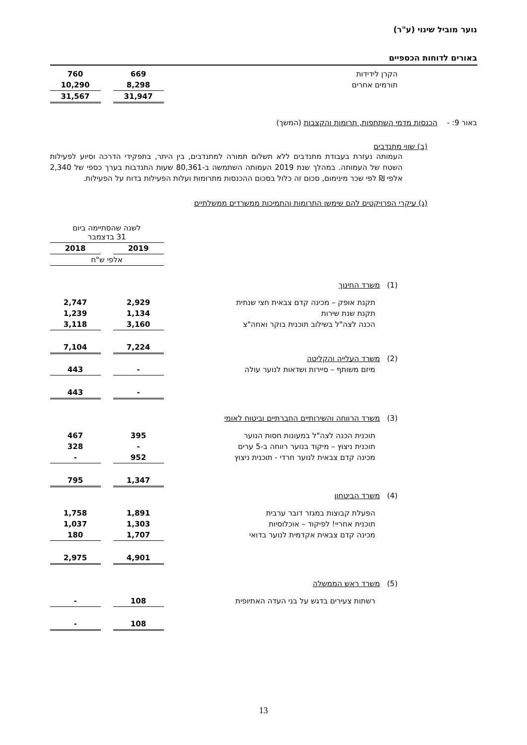נוער מוביל שינוי (ע"ר)
באורים לדוחות הכספיים
| הקרן לידידות | 669 | | 760 |
| תורמים אחרים | 8,298 | | 10,290 |
| | 31,947 | | 31,567 |
באור 9: - הכנסות מדמי השתתפות, תרומות והקצבות (המשך)
(ב) שווי מתנדבים
העמותה נעזרת בעבודת מתנדבים ללא תשלום תמורה למתנדבים, בין היתר, בתפקידי הדרכה וסיוע לפעילות השטח של העמותה. במהלך שנת 2019 העמותה השתמשה ב-80,361 שעות התנדבות בערך כספי של 2,340 אלפי ₪ לפי שכר מינימום, סכום זה כלול בסכום ההכנסות מתרומות ועלות הפעילות בדוח על הפעילות.
(ג) עיקרי הפרויקטים להם שימשו התרומות והתמיכות ממשרדים ממשלתיים
| | לשנה שהסתיימה ביום 31 בדצמבר | | |
| | 2019 | | 2018 |
| | אלפי ש"ח | | |
| (1) משרד החינוך | | | |
| תקנת אופק – מכינה קדם צבאית חצי שנתית | 2,929 | | 2,747 |
| תקנת שנת שירות | 1,134 | | 1,239 |
| הכנה לצה"ל בשילוב תוכנית בוקר ואחה"צ | 3,160 | | 3,118 |
| | 7,224 | | 7,104 |
| (2) משרד העלייה והקליטה | | | |
| מיזם משותף – סיירות ושדאות לנוער עולה | - | | 443 |
| | - | | 443 |
| (3) משרד הרווחה והשירותיים החברתיים וביטוח לאומי | | | |
| תוכנית הכנה לצה"ל במעונות חסות הנוער | 395 | | 467 |
| תוכנית ניצוץ – מיקוד בנוער רווחה ב-5 ערים | - | | 328 |
| מכינה קדם צבאית לנוער חרדי - תוכנית ניצוץ | 952 | | - |
| | 1,347 | | 795 |
| (4) משרד הביטחון | | | |
| הפעלת קבוצות במגזר דובר ערבית | 1,891 | | 1,758 |
| תוכנית אחריי! לפיקוד – אוכלוסיות | 1,303 | | 1,037 |
| מכינה קדם צבאית אקדמית לנוער בדואי | 1,707 | | 180 |
| | 4,901 | | 2,975 |
| (5) משרד ראש הממשלה | | | |
| רשתות צעירים בדגש על בני העדה האתיופית | 108 | | - |
| | 108 | | - |
13